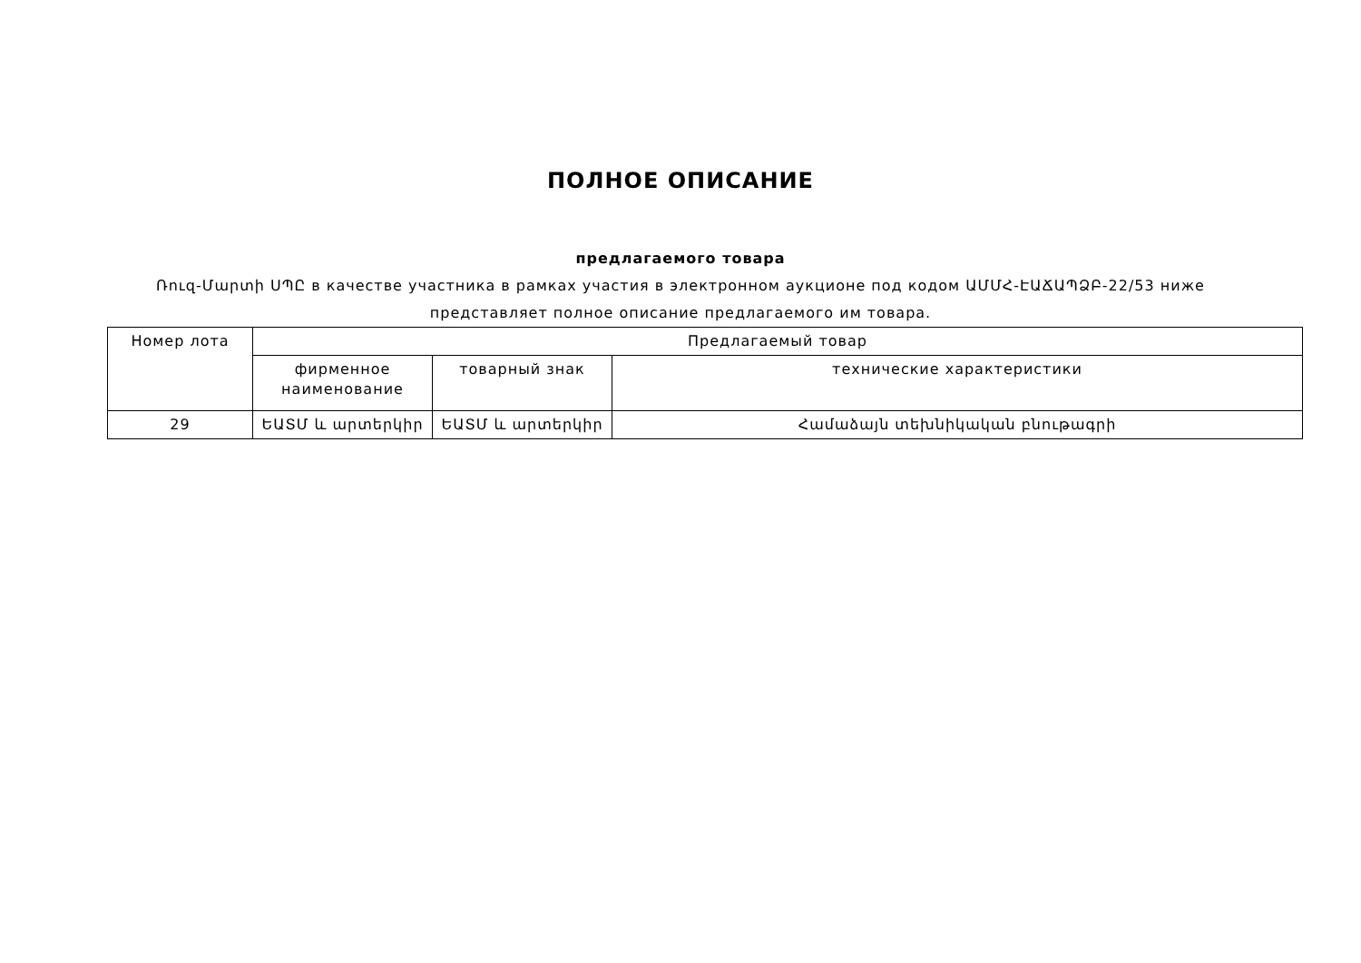ПОЛНОЕ ОПИСАНИЕ
предлагаемого товара
Ռուզ-Մարտի ՍՊԸ в качестве участника в рамках участия в электронном аукционе под кодом ԱՄՄՀ-ԷԱՃԱՊՁԲ-22/53 ниже представляет полное описание предлагаемого им товара.
| Номер лота | Предлагаемый товар | | |
| --- | --- | --- | --- |
| | фирменное наименование | товарный знак | технические характеристики |
| 29 | ԵԱՏՄ և արտերկիր | ԵԱՏՄ և արտերկիր | Համաձայն տեխնիկական բնութագրի |